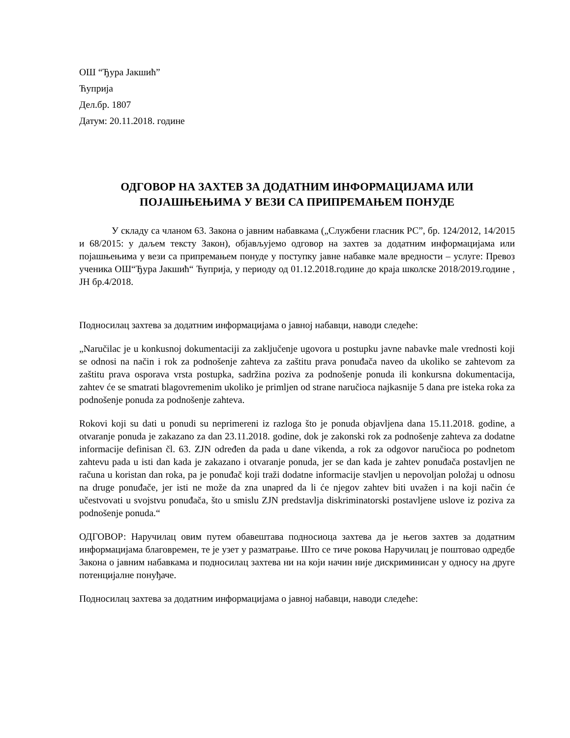ОШ “Ђура Јакшић”
Ћуприја
Дел.бр. 1807
Датум: 20.11.2018. године
ОДГОВОР НА ЗАХТЕВ ЗА ДОДАТНИМ ИНФОРМАЦИЈАМА ИЛИ ПОЈАШЊЕЊИМА У ВЕЗИ СА ПРИПРЕМАЊЕМ ПОНУДЕ
У складу са чланом 63. Закона о јавним набавкама („Службени гласник РС”, бр. 124/2012, 14/2015 и 68/2015: у даљем тексту Закон), објављујемо одговор на захтев за додатним информацијама или појашњењима у вези са припремањем понуде у поступку јавне набавке мале вредности – услуге: Превоз ученика ОШ“Ђура Јакшић“ Ћуприја, у периоду од 01.12.2018.године до краја школске 2018/2019.године , ЈН бр.4/2018.
Подносилац захтева за додатним информацијама о јавној набавци, наводи следеће:
„Naručilac je u konkusnoj dokumentaciji za zaključenje ugovora u postupku javne nabavke male vrednosti koji se odnosi na način i rok za podnošenje zahteva za zaštitu prava ponuđača naveo da ukoliko se zahtevom za zaštitu prava osporava vrsta postupka, sadržina poziva za podnošenje ponuda ili konkursna dokumentacija, zahtev će se smatrati blagovremenim ukoliko je primljen od strane naručioca najkasnije 5 dana pre isteka roka za podnošenje ponuda za podnošenje zahteva.
Rokovi koji su dati u ponudi su neprimereni iz razloga što je ponuda objavljena dana 15.11.2018. godine, a otvaranje ponuda je zakazano za dan 23.11.2018. godine, dok je zakonski rok za podnošenje zahteva za dodatne informacije definisan čl. 63. ZJN određen da pada u dane vikenda, a rok za odgovor naručioca po podnetom zahtevu pada u isti dan kada je zakazano i otvaranje ponuda, jer se dan kada je zahtev ponuđača postavljen ne računa u koristan dan roka, pa je ponuđač koji traži dodatne informacije stavljen u nepovoljan položaj u odnosu na druge ponuđače, jer isti ne može da zna unapred da li će njegov zahtev biti uvažen i na koji način će učestvovati u svojstvu ponuđača, što u smislu ZJN predstavlja diskriminatorski postavljene uslove iz poziva za podnošenje ponuda.“
ОДГОВОР: Наручилац овим путем обавештава подносиоца захтева да је његов захтев за додатним информацијама благовремен, те је узет у разматрање. Што се тиче рокова Наручилац је поштовао одредбе Закона о јавним набавкама и подносилац захтева ни на који начин није дискриминисан у односу на друге потенцијалне понуђаче.
Подносилац захтева за додатним информацијама о јавној набавци, наводи следеће: